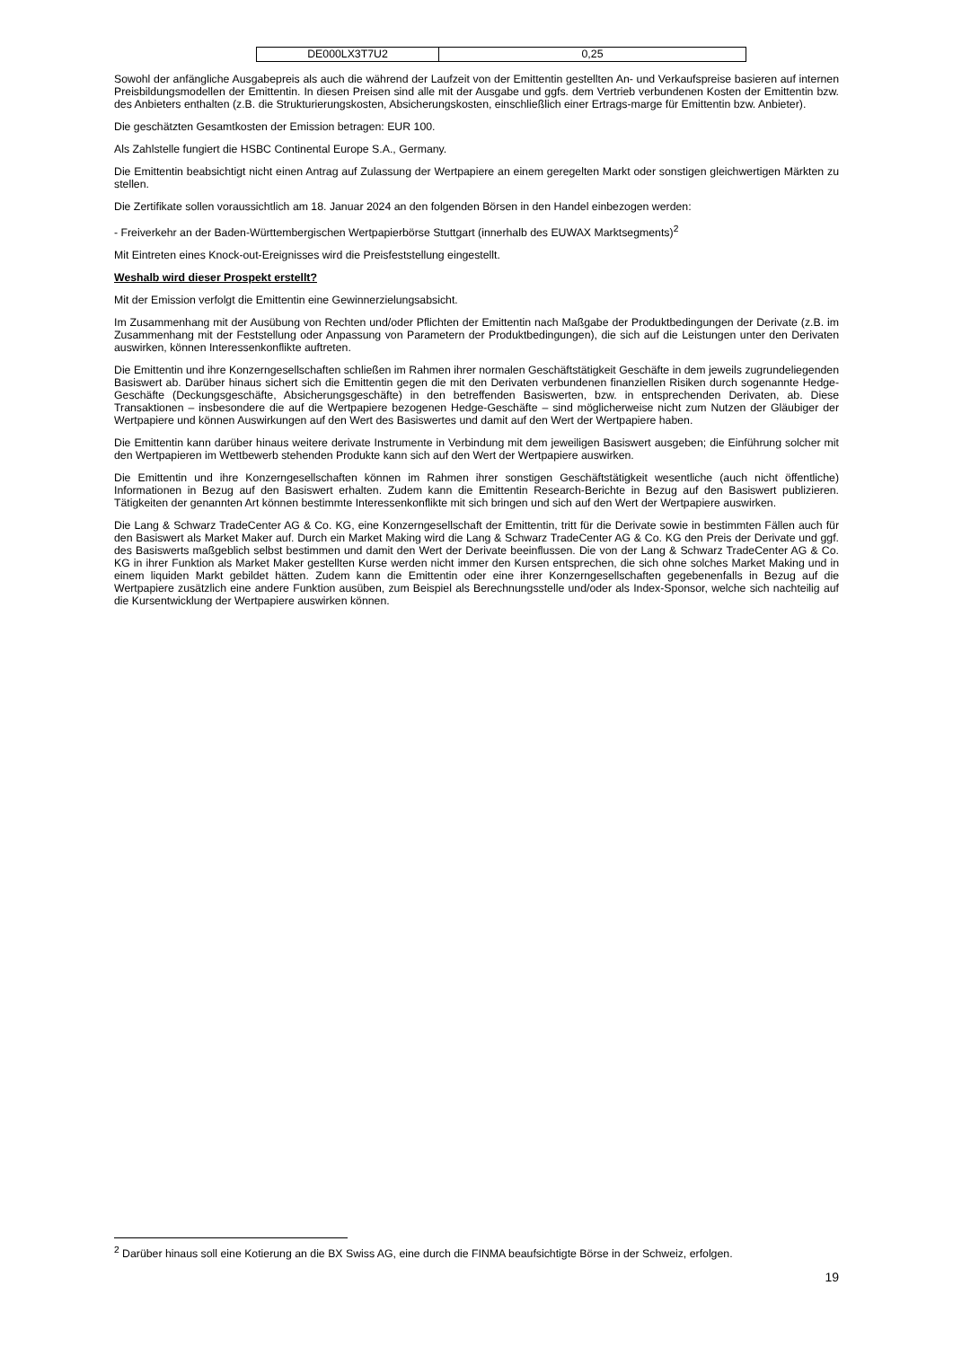| DE000LX3T7U2 | 0,25 |
Sowohl der anfängliche Ausgabepreis als auch die während der Laufzeit von der Emittentin gestellten An- und Verkaufspreise basieren auf internen Preisbildungsmodellen der Emittentin. In diesen Preisen sind alle mit der Ausgabe und ggfs. dem Vertrieb verbundenen Kosten der Emittentin bzw. des Anbieters enthalten (z.B. die Strukturierungskosten, Absicherungskosten, einschließlich einer Ertrags-marge für Emittentin bzw. Anbieter).
Die geschätzten Gesamtkosten der Emission betragen: EUR 100.
Als Zahlstelle fungiert die HSBC Continental Europe S.A., Germany.
Die Emittentin beabsichtigt nicht einen Antrag auf Zulassung der Wertpapiere an einem geregelten Markt oder sonstigen gleichwertigen Märkten zu stellen.
Die Zertifikate sollen voraussichtlich am 18. Januar 2024 an den folgenden Börsen in den Handel einbezogen werden:
- Freiverkehr an der Baden-Württembergischen Wertpapierbörse Stuttgart (innerhalb des EUWAX Marktsegments)<sup>2</sup>
Mit Eintreten eines Knock-out-Ereignisses wird die Preisfeststellung eingestellt.
Weshalb wird dieser Prospekt erstellt?
Mit der Emission verfolgt die Emittentin eine Gewinnerzielungsabsicht.
Im Zusammenhang mit der Ausübung von Rechten und/oder Pflichten der Emittentin nach Maßgabe der Produktbedingungen der Derivate (z.B. im Zusammenhang mit der Feststellung oder Anpassung von Parametern der Produktbedingungen), die sich auf die Leistungen unter den Derivaten auswirken, können Interessenkonflikte auftreten.
Die Emittentin und ihre Konzerngesellschaften schließen im Rahmen ihrer normalen Geschäftstätigkeit Geschäfte in dem jeweils zugrundeliegenden Basiswert ab. Darüber hinaus sichert sich die Emittentin gegen die mit den Derivaten verbundenen finanziellen Risiken durch sogenannte Hedge-Geschäfte (Deckungsgeschäfte, Absicherungsgeschäfte) in den betreffenden Basiswerten, bzw. in entsprechenden Derivaten, ab. Diese Transaktionen – insbesondere die auf die Wertpapiere bezogenen Hedge-Geschäfte – sind möglicherweise nicht zum Nutzen der Gläubiger der Wertpapiere und können Auswirkungen auf den Wert des Basiswertes und damit auf den Wert der Wertpapiere haben.
Die Emittentin kann darüber hinaus weitere derivate Instrumente in Verbindung mit dem jeweiligen Basiswert ausgeben; die Einführung solcher mit den Wertpapieren im Wettbewerb stehenden Produkte kann sich auf den Wert der Wertpapiere auswirken.
Die Emittentin und ihre Konzerngesellschaften können im Rahmen ihrer sonstigen Geschäftstätigkeit wesentliche (auch nicht öffentliche) Informationen in Bezug auf den Basiswert erhalten. Zudem kann die Emittentin Research-Berichte in Bezug auf den Basiswert publizieren. Tätigkeiten der genannten Art können bestimmte Interessenkonflikte mit sich bringen und sich auf den Wert der Wertpapiere auswirken.
Die Lang & Schwarz TradeCenter AG & Co. KG, eine Konzerngesellschaft der Emittentin, tritt für die Derivate sowie in bestimmten Fällen auch für den Basiswert als Market Maker auf. Durch ein Market Making wird die Lang & Schwarz TradeCenter AG & Co. KG den Preis der Derivate und ggf. des Basiswerts maßgeblich selbst bestimmen und damit den Wert der Derivate beeinflussen. Die von der Lang & Schwarz TradeCenter AG & Co. KG in ihrer Funktion als Market Maker gestellten Kurse werden nicht immer den Kursen entsprechen, die sich ohne solches Market Making und in einem liquiden Markt gebildet hätten. Zudem kann die Emittentin oder eine ihrer Konzerngesellschaften gegebenenfalls in Bezug auf die Wertpapiere zusätzlich eine andere Funktion ausüben, zum Beispiel als Berechnungsstelle und/oder als Index-Sponsor, welche sich nachteilig auf die Kursentwicklung der Wertpapiere auswirken können.
<sup>2</sup> Darüber hinaus soll eine Kotierung an die BX Swiss AG, eine durch die FINMA beaufsichtigte Börse in der Schweiz, erfolgen.
19